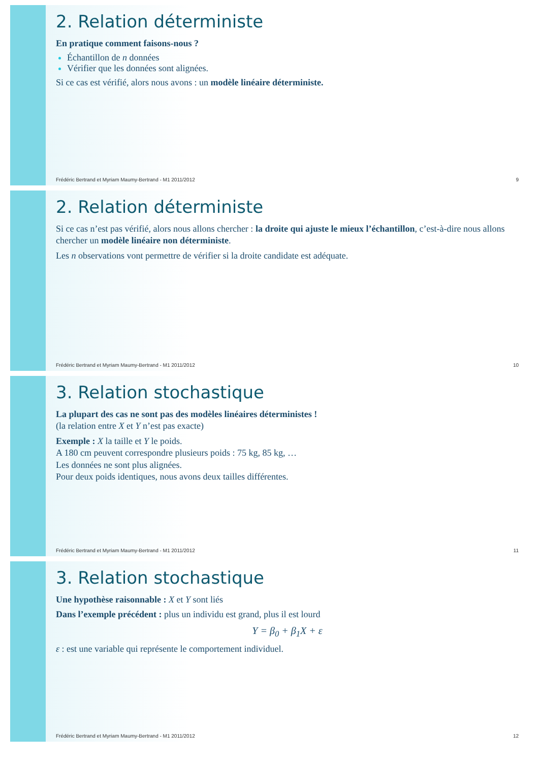2. Relation déterministe
En pratique comment faisons-nous ?
Échantillon de n données
Vérifier que les données sont alignées.
Si ce cas est vérifié, alors nous avons : un modèle linéaire déterministe.
Frédéric Bertrand et Myriam Maumy-Bertrand - M1 2011/2012 9
2. Relation déterministe
Si ce cas n’est pas vérifié, alors nous allons chercher : la droite qui ajuste le mieux l’échantillon, c’est-à-dire nous allons chercher un modèle linéaire non déterministe.
Les n observations vont permettre de vérifier si la droite candidate est adéquate.
Frédéric Bertrand et Myriam Maumy-Bertrand - M1 2011/2012 10
3. Relation stochastique
La plupart des cas ne sont pas des modèles linéaires déterministes !
(la relation entre X et Y n’est pas exacte)
Exemple : X la taille et Y le poids.
A 180 cm peuvent correspondre plusieurs poids : 75 kg, 85 kg, …
Les données ne sont plus alignées.
Pour deux poids identiques, nous avons deux tailles différentes.
Frédéric Bertrand et Myriam Maumy-Bertrand - M1 2011/2012 11
3. Relation stochastique
Une hypothèse raisonnable : X et Y sont liés
Dans l’exemple précédent : plus un individu est grand, plus il est lourd
Y = β<sub>0</sub> + β<sub>1</sub>X + ε
ε : est une variable qui représente le comportement individuel.
Frédéric Bertrand et Myriam Maumy-Bertrand - M1 2011/2012 12